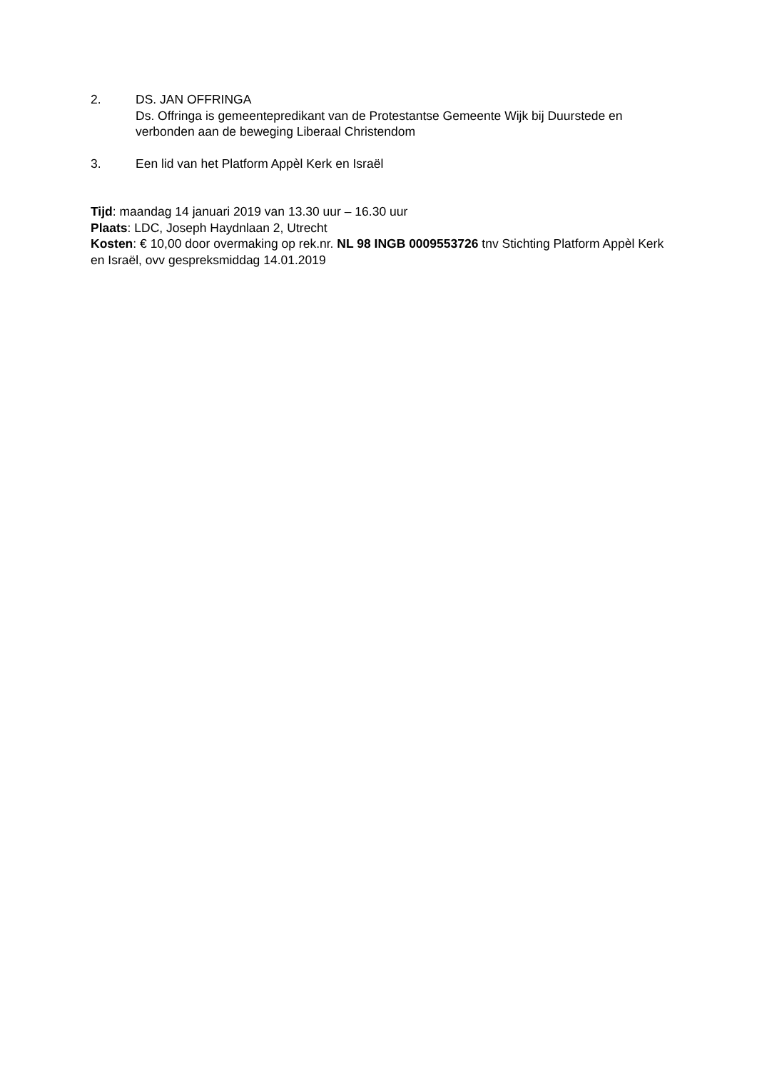2. DS. JAN OFFRINGA
Ds. Offringa is gemeentepredikant van de Protestantse Gemeente Wijk bij Duurstede en verbonden aan de beweging Liberaal Christendom
3. Een lid van het Platform Appèl Kerk en Israël
Tijd: maandag 14 januari 2019 van 13.30 uur – 16.30 uur
Plaats: LDC, Joseph Haydnlaan 2, Utrecht
Kosten: € 10,00 door overmaking op rek.nr. NL 98 INGB 0009553726 tnv Stichting Platform Appèl Kerk en Israël, ovv gespreksmiddag 14.01.2019